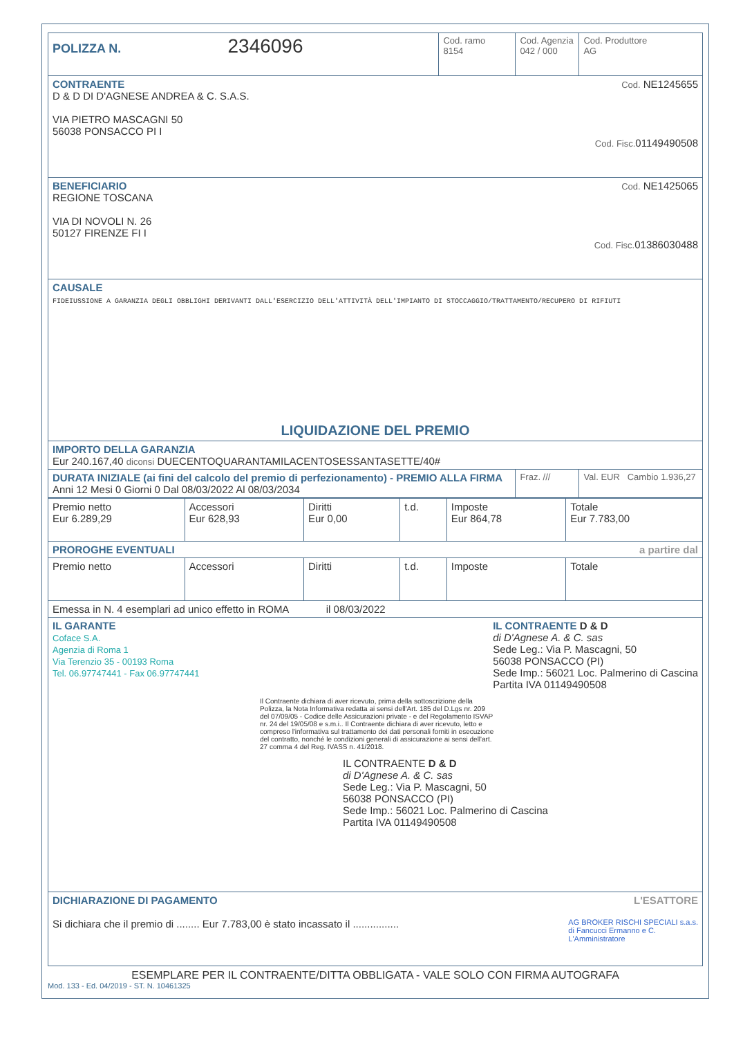| POLIZZA N. 2346096 | Cod. ramo 8154 | Cod. Agenzia 042 / 000 | Cod. Produttore AG |
| CONTRAENTE Cod. NE1245655 D & D DI D'AGNESE ANDREA & C. S.A.S. VIA PIETRO MASCAGNI 50 56038 PONSACCO PI I Cod. Fisc. 01149490508 | | | |
| BENEFICIARIO Cod. NE1425065 REGIONE TOSCANA VIA DI NOVOLI N. 26 50127 FIRENZE FI I Cod. Fisc. 01386030488 | | | |
| CAUSALE FIDEIUSSIONE A GARANZIA DEGLI OBBLIGHI DERIVANTI DALL'ESERCIZIO DELL'ATTIVITÀ DELL'IMPIANTO DI STOCCAGGIO/TRATTAMENTO/RECUPERO DI RIFIUTI LIQUIDAZIONE DEL PREMIO | | | |
| IMPORTO DELLA GARANZIA Eur 240.167,40 diconsi DUECENTOQUARANTAMILACENTOSESSANTASETTE/40# | | | |
| DURATA INIZIALE (ai fini del calcolo del premio di perfezionamento) - PREMIO ALLA FIRMA Anni 12 Mesi 0 Giorni 0 Dal 08/03/2022 Al 08/03/2034 | | Fraz. /// | Val. EUR Cambio 1.936,27 |
| Premio netto Eur 6.289,29 | Accessori Eur 628,93 | Diritti Eur 0,00 | t.d. | Imposte Eur 864,78 | Totale Eur 7.783,00 |
| PROROGHE EVENTUALI a partire dal | | | | | |
| Premio netto | Accessori | Diritti | t.d. | Imposte | Totale |
| Emessa in N. 4 esemplari ad unico effetto in ROMA il 08/03/2022 | | | | | |
| IL GARANTE Coface S.A. Agenzia di Roma 1 Via Terenzio 35 - 00193 Roma Tel. 06.97747441 - Fax 06.97747441 IL CONTRAENTE D & D di D'Agnese A. & C. sas Sede Leg.: Via P. Mascagni, 50 56038 PONSACCO (PI) Sede Imp.: 56021 Loc. Palmerino di Cascina Partita IVA 01149490508 Il Contraente dichiara di aver ricevuto, prima della sottoscrizione della Polizza, la Nota Informativa redatta ai sensi dell'Art. 185 del D.Lgs nr. 209 del 07/09/05 - Codice delle Assicurazioni private - e del Regolamento ISVAP nr. 24 del 19/05/08 e s.m.i.. Il Contraente dichiara di aver ricevuto, letto e compreso l'informativa sul trattamento dei dati personali forniti in esecuzione del contratto, nonché le condizioni generali di assicurazione ai sensi dell'art. 27 comma 4 del Reg. IVASS n. 41/2018. IL CONTRAENTE D & D di D'Agnese A. & C. sas Sede Leg.: Via P. Mascagni, 50 56038 PONSACCO (PI) Sede Imp.: 56021 Loc. Palmerino di Cascina Partita IVA 01149490508 | | | | | |
| DICHIARAZIONE DI PAGAMENTO L'ESATTORE Si dichiara che il premio di ........ Eur 7.783,00 è stato incassato il ................ AG BROKER RISCHI SPECIALI s.a.s. di Fancucci Ermanno e C. L'Amministratore | | | | | |
ESEMPLARE PER IL CONTRAENTE/DITTA OBBLIGATA - VALE SOLO CON FIRMA AUTOGRAFA
Mod. 133 - Ed. 04/2019 - ST. N. 10461325